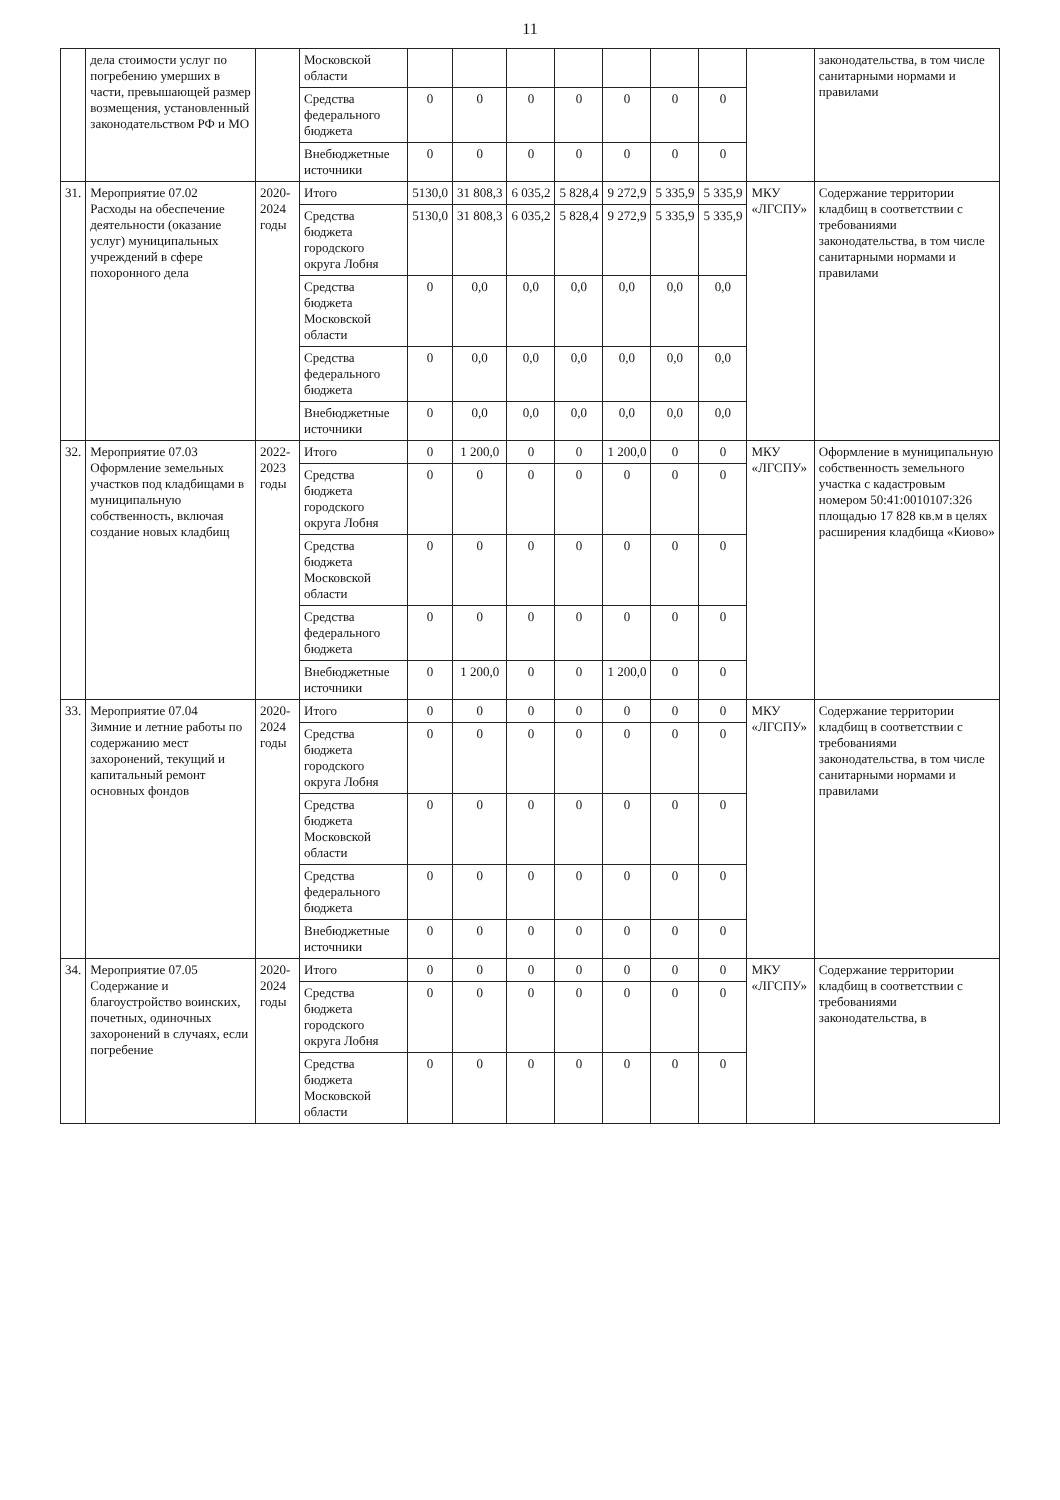11
| | дела стоимости услуг по погребению умерших в части, превышающей размер возмещения, установленный законодательством РФ и МО | | Московской области | | | | | | | | | законодательства, в том числе санитарными нормами и правилами |
| | | | Средства федерального бюджета | 0 | 0 | 0 | 0 | 0 | 0 | 0 | | |
| | | | Внебюджетные источники | 0 | 0 | 0 | 0 | 0 | 0 | 0 | | |
| 31. | Мероприятие 07.02 Расходы на обеспечение деятельности (оказание услуг) муниципальных учреждений в сфере похоронного дела | 2020-2024 годы | Итого | 5130,0 | 31 808,3 | 6 035,2 | 5 828,4 | 9 272,9 | 5 335,9 | 5 335,9 | МКУ «ЛГСПУ» | Содержание территории кладбищ в соответствии с требованиями законодательства, в том числе санитарными нормами и правилами |
| | | | Средства бюджета городского округа Лобня | 5130,0 | 31 808,3 | 6 035,2 | 5 828,4 | 9 272,9 | 5 335,9 | 5 335,9 | | |
| | | | Средства бюджета Московской области | 0 | 0,0 | 0,0 | 0,0 | 0,0 | 0,0 | 0,0 | | |
| | | | Средства федерального бюджета | 0 | 0,0 | 0,0 | 0,0 | 0,0 | 0,0 | 0,0 | | |
| | | | Внебюджетные источники | 0 | 0,0 | 0,0 | 0,0 | 0,0 | 0,0 | 0,0 | | |
| 32. | Мероприятие 07.03 Оформление земельных участков под кладбищами в муниципальную собственность, включая создание новых кладбищ | 2022-2023 годы | Итого | 0 | 1 200,0 | 0 | 0 | 1 200,0 | 0 | 0 | МКУ «ЛГСПУ» | Оформление в муниципальную собственность земельного участка с кадастровым номером 50:41:0010107:326 площадью 17 828 кв.м в целях расширения кладбища «Киово» |
| | | | Средства бюджета городского округа Лобня | 0 | 0 | 0 | 0 | 0 | 0 | 0 | | |
| | | | Средства бюджета Московской области | 0 | 0 | 0 | 0 | 0 | 0 | 0 | | |
| | | | Средства федерального бюджета | 0 | 0 | 0 | 0 | 0 | 0 | 0 | | |
| | | | Внебюджетные источники | 0 | 1 200,0 | 0 | 0 | 1 200,0 | 0 | 0 | | |
| 33. | Мероприятие 07.04 Зимние и летние работы по содержанию мест захоронений, текущий и капитальный ремонт основных фондов | 2020-2024 годы | Итого | 0 | 0 | 0 | 0 | 0 | 0 | 0 | МКУ «ЛГСПУ» | Содержание территории кладбищ в соответствии с требованиями законодательства, в том числе санитарными нормами и правилами |
| | | | Средства бюджета городского округа Лобня | 0 | 0 | 0 | 0 | 0 | 0 | 0 | | |
| | | | Средства бюджета Московской области | 0 | 0 | 0 | 0 | 0 | 0 | 0 | | |
| | | | Средства федерального бюджета | 0 | 0 | 0 | 0 | 0 | 0 | 0 | | |
| | | | Внебюджетные источники | 0 | 0 | 0 | 0 | 0 | 0 | 0 | | |
| 34. | Мероприятие 07.05 Содержание и благоустройство воинских, почетных, одиночных захоронений в случаях, если погребение | 2020-2024 годы | Итого | 0 | 0 | 0 | 0 | 0 | 0 | 0 | МКУ «ЛГСПУ» | Содержание территории кладбищ в соответствии с требованиями законодательства, в |
| | | | Средства бюджета городского округа Лобня | 0 | 0 | 0 | 0 | 0 | 0 | 0 | | |
| | | | Средства бюджета Московской области | 0 | 0 | 0 | 0 | 0 | 0 | 0 | | |